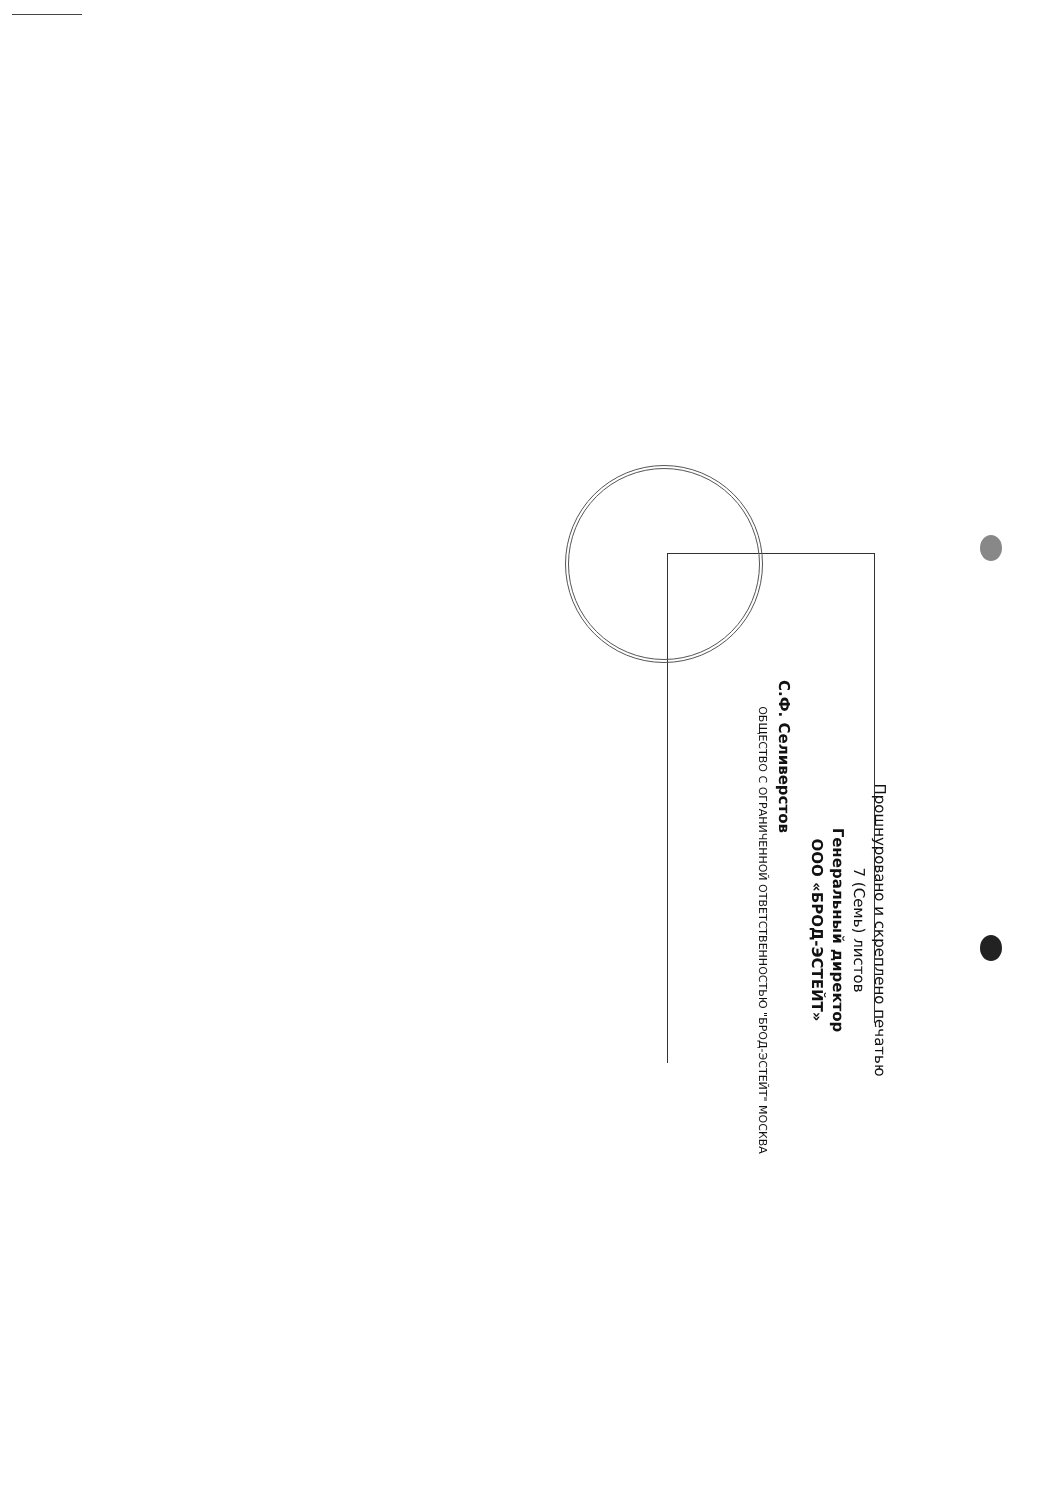Прошнуровано и скреплено печатью
7 (Семь) листов
Генеральный директор
ООО «БРОД-ЭСТЕЙТ»
С.Ф. Селиверстов
ОБЩЕСТВО С ОГРАНИЧЕННОЙ ОТВЕТСТВЕННОСТЬЮ "БРОД-ЭСТЕЙТ" МОСКВА